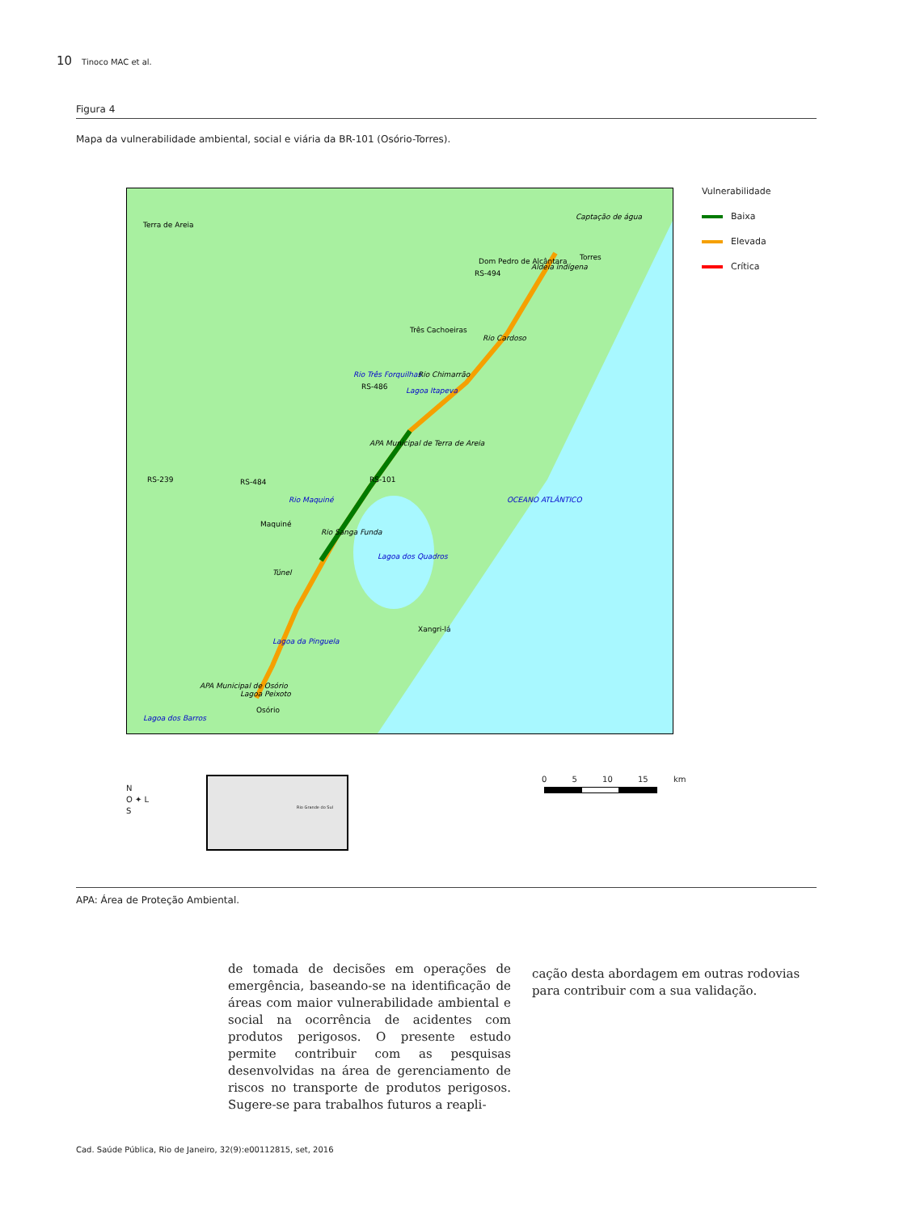10 Tinoco MAC et al.
Figura 4
Mapa da vulnerabilidade ambiental, social e viária da BR-101 (Osório-Torres).
Torres
Aldeia indígena
Dom Pedro de Alcântara
Rio Cardoso
Três Cachoeiras
Lagoa Itapeva
APA Municipal de Terra de Areia
Rio Sanga Funda
Lagoa dos Quadros
Maquiné
Túnel
Xangri-lá
Lagoa da Pinguela
Lagoa Peixoto
APA Municipal de Osório
Osório
Lagoa dos Barros
OCEANO ATLÂNTICO
RS-239 RS-484
RS-486
RS-101
RS-494
Rio Três Forquilhas
Rio Maquiné
Rio Chimarrão
Captação de água
Terra de Areia
Vulnerabilidade
Baixa
Elevada
Crítica
N
O ✦ L
S
Rio Grande do Sul 0 5 10 15 km
APA: Área de Proteção Ambiental.
de tomada de decisões em operações de emergência, baseando-se na identificação de áreas com maior vulnerabilidade ambiental e social na ocorrência de acidentes com produtos perigosos. O presente estudo permite contribuir com as pesquisas desenvolvidas na área de gerenciamento de riscos no transporte de produtos perigosos. Sugere-se para trabalhos futuros a reapli-
cação desta abordagem em outras rodovias para contribuir com a sua validação.
Cad. Saúde Pública, Rio de Janeiro, 32(9):e00112815, set, 2016